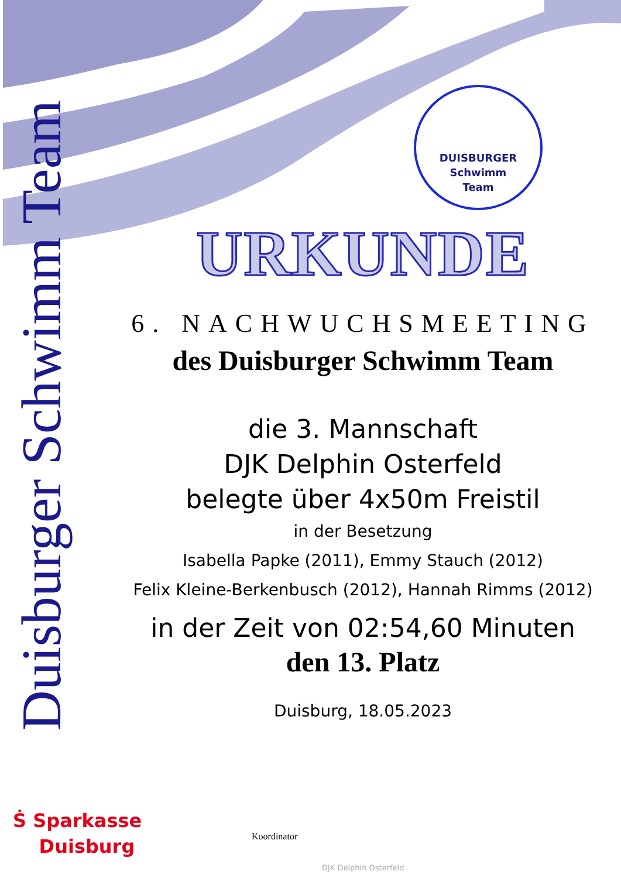Duisburger Schwimm Team
DUISBURGER
Schwimm
Team
URKUNDE
6. NACHWUCHSMEETING
des Duisburger Schwimm Team
die 3. Mannschaft
DJK Delphin Osterfeld
belegte über 4x50m Freistil
in der Besetzung
Isabella Papke (2011), Emmy Stauch (2012)
Felix Kleine-Berkenbusch (2012), Hannah Rimms (2012)
in der Zeit von 02:54,60 Minuten
den 13. Platz
Duisburg, 18.05.2023
Ṡ Sparkasse
Duisburg
Koordinator
DJK Delphin Osterfeld